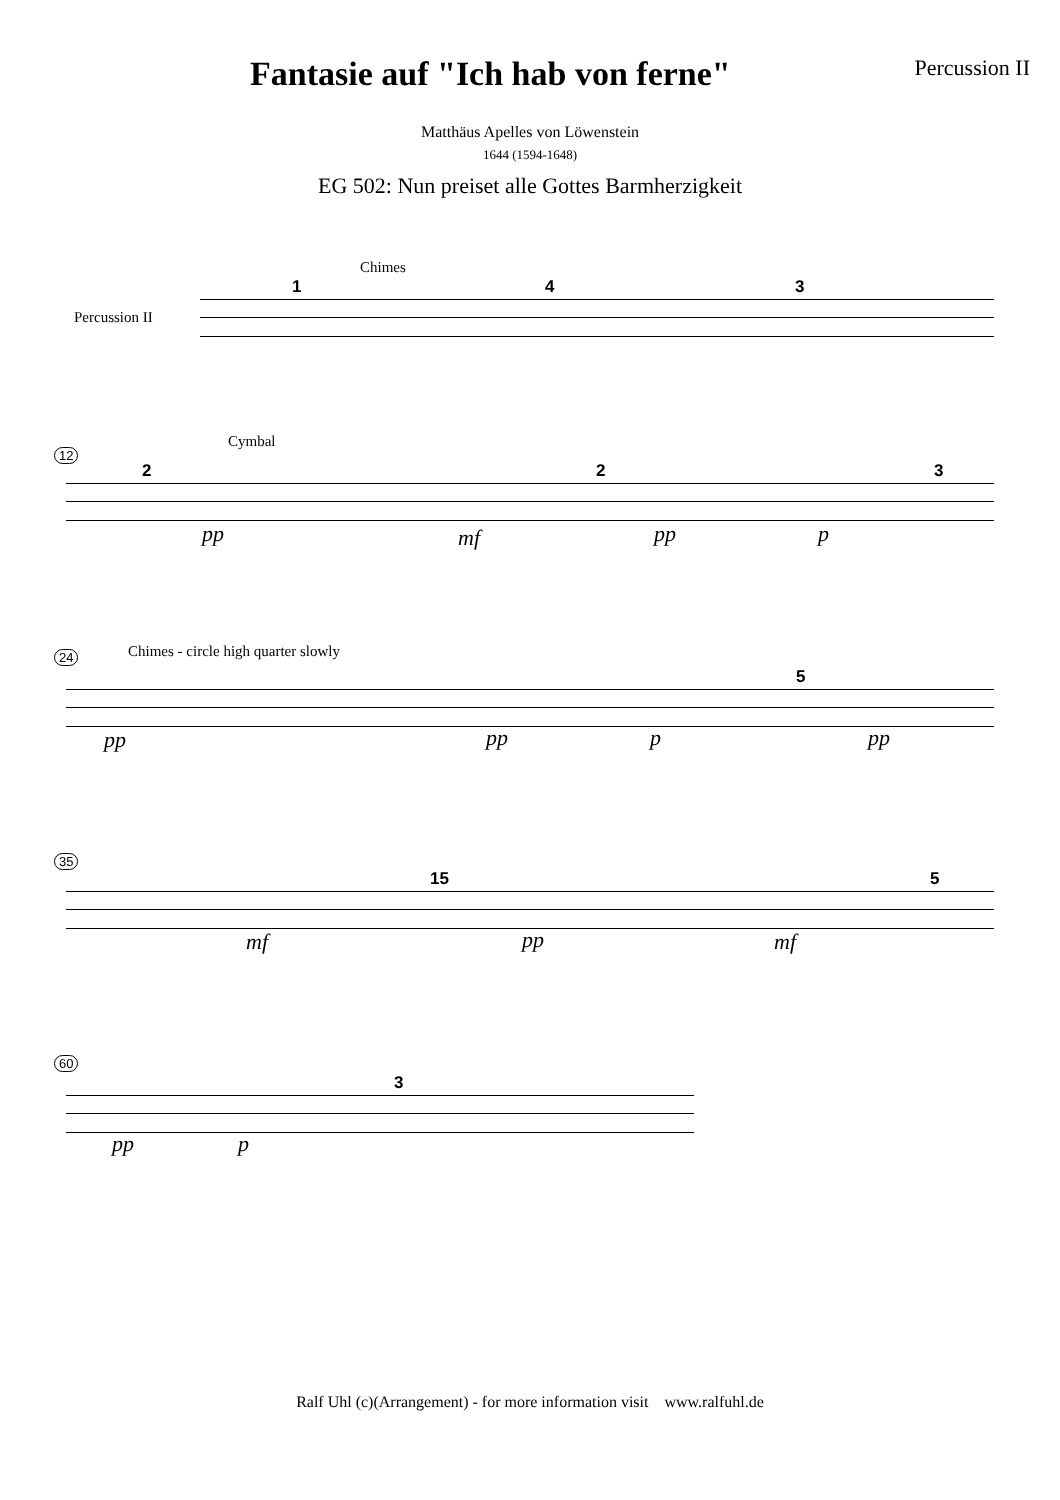Fantasie auf "Ich hab von ferne"
Percussion II
Matthäus Apelles von Löwenstein
1644 (1594-1648)
EG 502: Nun preiset alle Gottes Barmherzigkeit
Percussion II
Chimes
1 4 3
12
Cymbal
2 2 3
pp mf pp p
24
Chimes - circle high quarter slowly
5
pp pp p pp
35
15 5
mf pp mf
60
3
pp p
Ralf Uhl (c)(Arrangement) - for more information visit www.ralfuhl.de